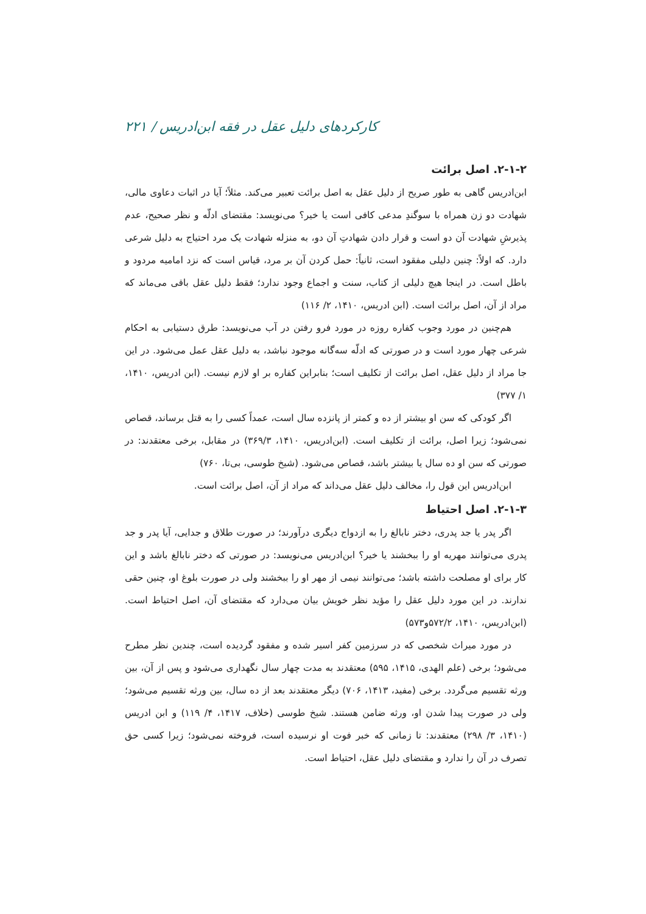کارکردهای دلیل عقل در فقه ابن‌ادریس / ۲۲۱
۲-۱-۲. اصل برائت
ابن‌ادریس گاهی به طور صریح از دلیل عقل به اصل برائت تعبیر می‌کند. مثلاً؛ آیا در اثبات دعاوی مالی، شهادت دو زن همراه با سوگندِ مدعی کافی است یا خیر؟ می‌نویسد: مقتضای ادلّه و نظر صحیح، عدم پذیرشِ شهادت آن دو است و قرار دادن شهادتِ آن دو، به منزله شهادت یک مرد احتیاج به دلیل شرعی دارد. که اولاً: چنین دلیلی مفقود است، ثانیاً: حمل کردن آن بر مرد، قیاس است که نزد امامیه مردود و باطل است. در اینجا هیچ دلیلی از کتاب، سنت و اجماع وجود ندارد؛ فقط دلیل عقل باقی می‌ماند که مراد از آن، اصل برائت است. (ابن ادریس، ۱۴۱۰، ۲/ ۱۱۶)
هم‌چنین در مورد وجوب کفاره روزه در مورد فرو رفتن در آب می‌نویسد: طرق دستیابی به احکام شرعی چهار مورد است و در صورتی که ادلّه سه‌گانه موجود نباشد، به دلیل عقل عمل می‌شود. در این جا مراد از دلیل عقل، اصل برائت از تکلیف است؛ بنابراین کفاره بر او لازم نیست. (ابن ادریس، ۱۴۱۰، ۱/ ۳۷۷)
اگر کودکی که سن او بیشتر از ده و کمتر از پانزده سال است، عمداً کسی را به قتل برساند، قصاص نمی‌شود؛ زیرا اصل، برائت از تکلیف است. (ابن‌ادریس، ۱۴۱۰، ۳۶۹/۳) در مقابل، برخی معتقدند: در صورتی که سن او ده سال یا بیشتر باشد، قصاص می‌شود. (شیخ طوسی، بی‌تا، ۷۶۰)
ابن‌ادریس این قول را، مخالف دلیل عقل می‌داند که مراد از آن، اصل برائت است.
۲-۱-۳. اصل احتیاط
اگر پدر یا جد پدری، دختر نابالغ را به ازدواج دیگری درآورند؛ در صورت طلاق و جدایی، آیا پدر و جد پدری می‌توانند مهریه او را ببخشند یا خیر؟ ابن‌ادریس می‌نویسد: در صورتی که دختر نابالغ باشد و این کار برای او مصلحت داشته باشد؛ می‌توانند نیمی از مهر او را ببخشند ولی در صورت بلوغ او، چنین حقی ندارند. در این مورد دلیل عقل را مؤید نظر خویش بیان می‌دارد که مقتضای آن، اصل احتیاط است. (ابن‌ادریس، ۱۴۱۰، ۵۷۲/۲و۵۷۳)
در مورد میراث شخصی که در سرزمین کفر اسیر شده و مفقود گردیده است، چندین نظر مطرح می‌شود؛ برخی (علم الهدی، ۱۴۱۵، ۵۹۵) معتقدند به مدت چهار سال نگهداری می‌شود و پس از آن، بین ورثه تقسیم می‌گردد. برخی (مفید، ۱۴۱۳، ۷۰۶) دیگر معتقدند بعد از ده سال، بین ورثه تقسیم می‌شود؛ ولی در صورت پیدا شدن او، ورثه ضامن هستند. شیخ طوسی (خلاف، ۱۴۱۷، ۴/ ۱۱۹) و ابن ادریس (۱۴۱۰، ۳/ ۲۹۸) معتقدند: تا زمانی که خبر فوت او نرسیده است، فروخته نمی‌شود؛ زیرا کسی حق تصرف در آن را ندارد و مقتضای دلیل عقل، احتیاط است.